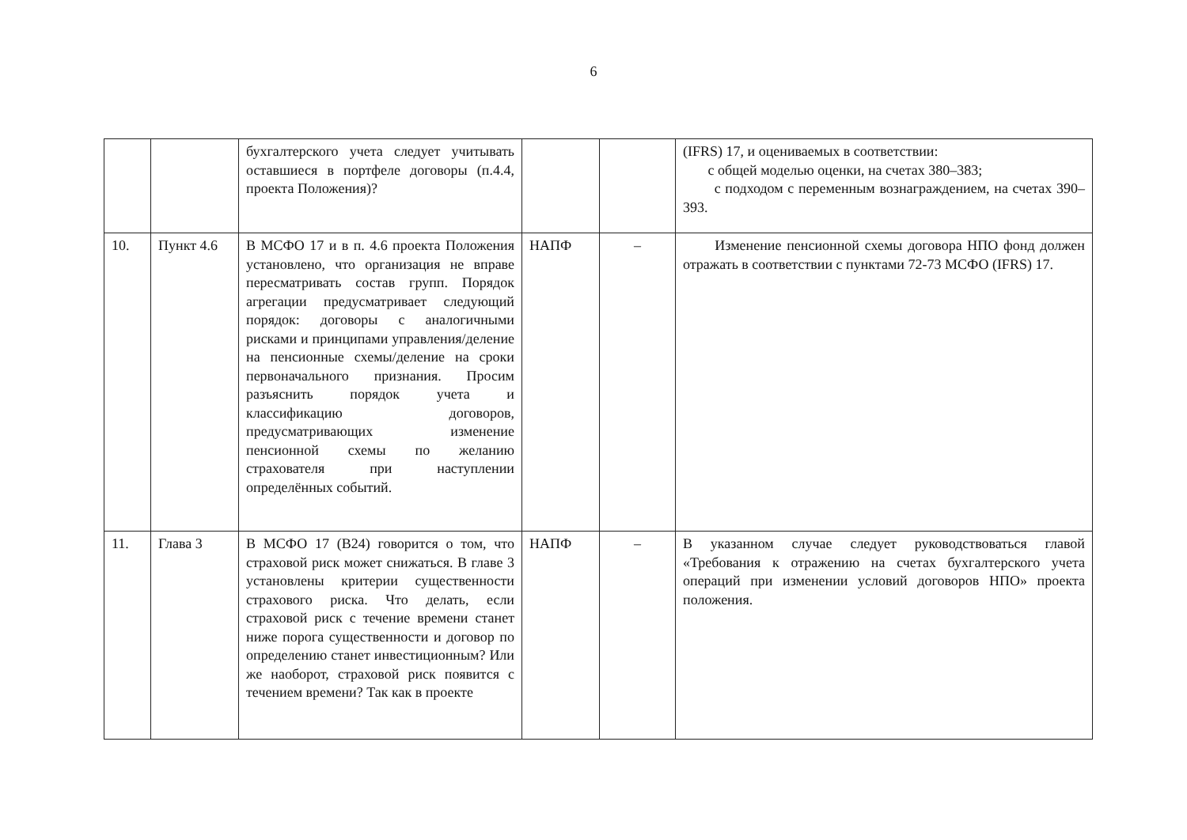6
| | | бухгалтерского учета следует учитывать оставшиеся в портфеле договоры (п.4.4, проекта Положения)? | | | (IFRS) 17, и оцениваемых в соответствии: с общей моделью оценки, на счетах 380–383; с подходом с переменным вознаграждением, на счетах 390–393. |
| 10. | Пункт 4.6 | В МСФО 17 и в п. 4.6 проекта Положения установлено, что организация не вправе пересматривать состав групп. Порядок агрегации предусматривает следующий порядок: договоры с аналогичными рисками и принципами управления/деление на пенсионные схемы/деление на сроки первоначального признания. Просим разъяснить порядок учета и классификацию договоров, предусматривающих изменение пенсионной схемы по желанию страхователя при наступлении определённых событий. | НАПФ | – | Изменение пенсионной схемы договора НПО фонд должен отражать в соответствии с пунктами 72-73 МСФО (IFRS) 17. |
| 11. | Глава 3 | В МСФО 17 (B24) говорится о том, что страховой риск может снижаться. В главе 3 установлены критерии существенности страхового риска. Что делать, если страховой риск с течение времени станет ниже порога существенности и договор по определению станет инвестиционным? Или же наоборот, страховой риск появится с течением времени? Так как в проекте | НАПФ | – | В указанном случае следует руководствоваться главой «Требования к отражению на счетах бухгалтерского учета операций при изменении условий договоров НПО» проекта положения. |